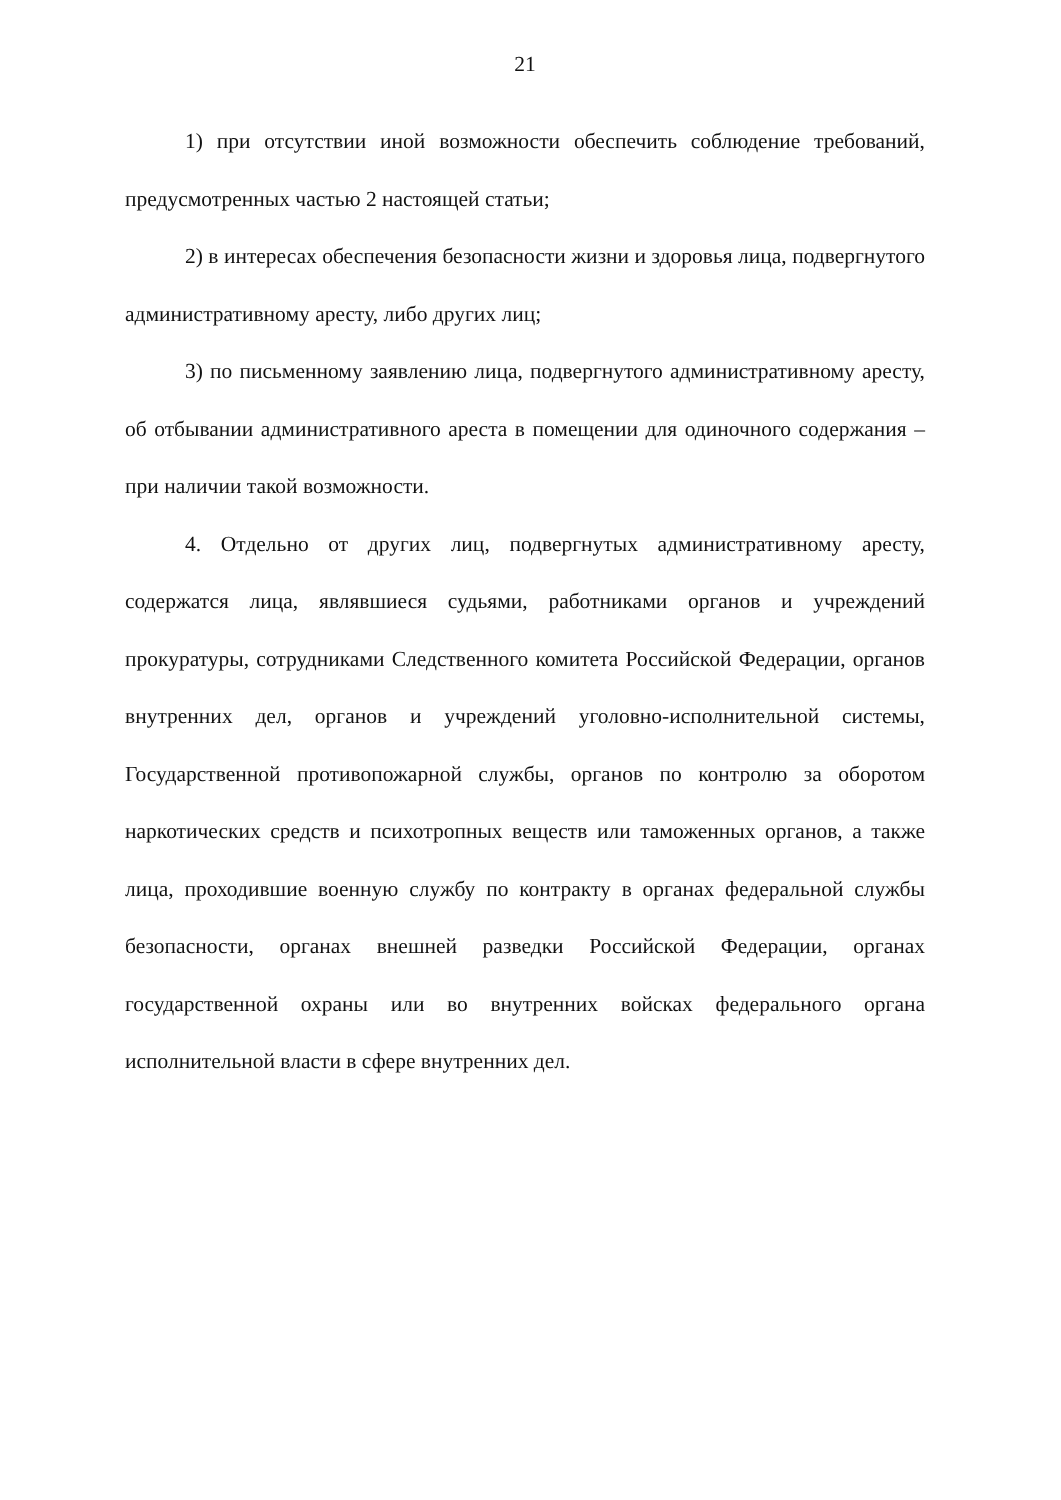21
1) при отсутствии иной возможности обеспечить соблюдение требований, предусмотренных частью 2 настоящей статьи;
2) в интересах обеспечения безопасности жизни и здоровья лица, подвергнутого административному аресту, либо других лиц;
3) по письменному заявлению лица, подвергнутого административному аресту, об отбывании административного ареста в помещении для одиночного содержания – при наличии такой возможности.
4. Отдельно от других лиц, подвергнутых административному аресту, содержатся лица, являвшиеся судьями, работниками органов и учреждений прокуратуры, сотрудниками Следственного комитета Российской Федерации, органов внутренних дел, органов и учреждений уголовно-исполнительной системы, Государственной противопожарной службы, органов по контролю за оборотом наркотических средств и психотропных веществ или таможенных органов, а также лица, проходившие военную службу по контракту в органах федеральной службы безопасности, органах внешней разведки Российской Федерации, органах государственной охраны или во внутренних войсках федерального органа исполнительной власти в сфере внутренних дел.